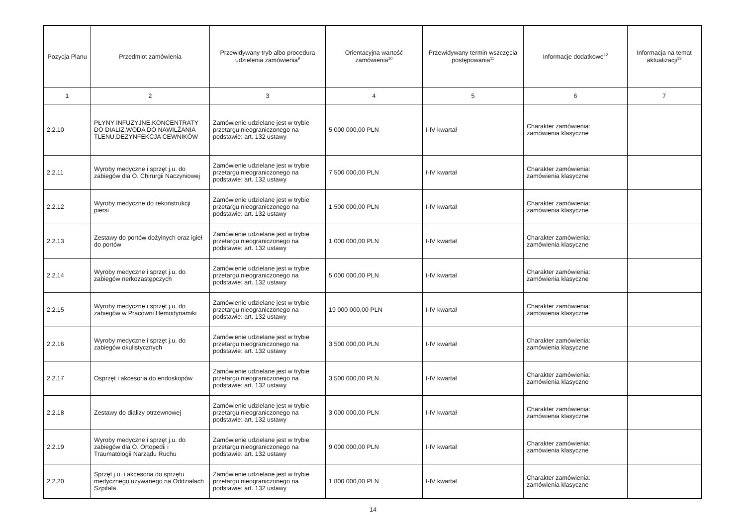| Pozycja Planu | Przedmiot zamówienia | Przewidywany tryb albo procedura udzielenia zamówienia<sup>9</sup> | Orientacyjna wartość zamówienia<sup>10</sup> | Przewidywany termin wszczęcia postępowania<sup>11</sup> | Informacje dodatkowe<sup>12</sup> | Informacja na temat aktualizacji<sup>13</sup> |
| --- | --- | --- | --- | --- | --- | --- |
| 1 | 2 | 3 | 4 | 5 | 6 | 7 |
| 2.2.10 | PŁYNY INFUZYJNE,KONCENTRATY DO DIALIZ,WODA DO NAWILŻANIA TLENU,DEZYNFEKCJA CEWNIKÓW | Zamówienie udzielane jest w trybie przetargu nieograniczonego na podstawie: art. 132 ustawy | 5 000 000,00 PLN | I-IV kwartał | Charakter zamówienia: zamówienia klasyczne | |
| 2.2.11 | Wyroby medyczne i sprzęt j.u. do zabiegów dla O. Chirurgii Naczyniowej | Zamówienie udzielane jest w trybie przetargu nieograniczonego na podstawie: art. 132 ustawy | 7 500 000,00 PLN | I-IV kwartał | Charakter zamówienia: zamówienia klasyczne | |
| 2.2.12 | Wyroby medyczne do rekonstrukcji piersi | Zamówienie udzielane jest w trybie przetargu nieograniczonego na podstawie: art. 132 ustawy | 1 500 000,00 PLN | I-IV kwartał | Charakter zamówienia: zamówienia klasyczne | |
| 2.2.13 | Zestawy do portów dożylnych oraz igieł do portów | Zamówienie udzielane jest w trybie przetargu nieograniczonego na podstawie: art. 132 ustawy | 1 000 000,00 PLN | I-IV kwartał | Charakter zamówienia: zamówienia klasyczne | |
| 2.2.14 | Wyroby medyczne i sprzęt j.u. do zabiegów nerkozastępczych | Zamówienie udzielane jest w trybie przetargu nieograniczonego na podstawie: art. 132 ustawy | 5 000 000,00 PLN | I-IV kwartał | Charakter zamówienia: zamówienia klasyczne | |
| 2.2.15 | Wyroby medyczne i sprzęt j.u. do zabiegów w Pracowni Hemodynamiki | Zamówienie udzielane jest w trybie przetargu nieograniczonego na podstawie: art. 132 ustawy | 19 000 000,00 PLN | I-IV kwartał | Charakter zamówienia: zamówienia klasyczne | |
| 2.2.16 | Wyroby medyczne i sprzęt j.u. do zabiegów okulistycznych | Zamówienie udzielane jest w trybie przetargu nieograniczonego na podstawie: art. 132 ustawy | 3 500 000,00 PLN | I-IV kwartał | Charakter zamówienia: zamówienia klasyczne | |
| 2.2.17 | Osprzęt i akcesoria do endoskopów | Zamówienie udzielane jest w trybie przetargu nieograniczonego na podstawie: art. 132 ustawy | 3 500 000,00 PLN | I-IV kwartał | Charakter zamówienia: zamówienia klasyczne | |
| 2.2.18 | Zestawy do dializy otrzewnowej | Zamówienie udzielane jest w trybie przetargu nieograniczonego na podstawie: art. 132 ustawy | 3 000 000,00 PLN | I-IV kwartał | Charakter zamówienia: zamówienia klasyczne | |
| 2.2.19 | Wyroby medyczne i sprzęt j.u. do zabiegów dla O. Ortopedii i Traumatologii Narządu Ruchu | Zamówienie udzielane jest w trybie przetargu nieograniczonego na podstawie: art. 132 ustawy | 9 000 000,00 PLN | I-IV kwartał | Charakter zamówienia: zamówienia klasyczne | |
| 2.2.20 | Sprzęt j.u. i akcesoria do sprzętu medycznego używanego na Oddziałach Szpitala | Zamówienie udzielane jest w trybie przetargu nieograniczonego na podstawie: art. 132 ustawy | 1 800 000,00 PLN | I-IV kwartał | Charakter zamówienia: zamówienia klasyczne | |
14